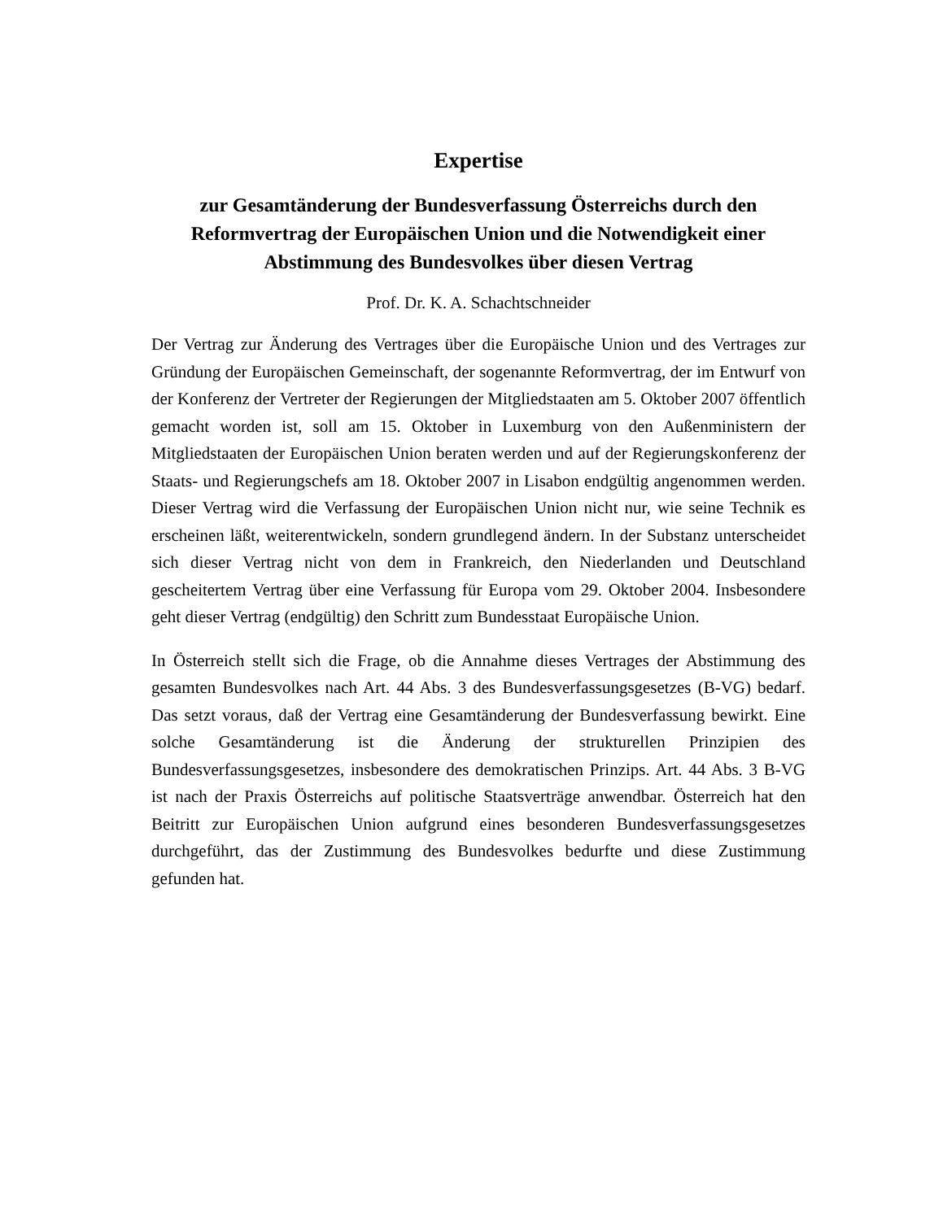Expertise
zur Gesamtänderung der Bundesverfassung Österreichs durch den Reformvertrag der Europäischen Union und die Notwendigkeit einer Abstimmung des Bundesvolkes über diesen Vertrag
Prof. Dr. K. A. Schachtschneider
Der Vertrag zur Änderung des Vertrages über die Europäische Union und des Vertrages zur Gründung der Europäischen Gemeinschaft, der sogenannte Reformvertrag, der im Entwurf von der Konferenz der Vertreter der Regierungen der Mitgliedstaaten am 5. Oktober 2007 öffentlich gemacht worden ist, soll am 15. Oktober in Luxemburg von den Außenministern der Mitgliedstaaten der Europäischen Union beraten werden und auf der Regierungskonferenz der Staats- und Regierungschefs am 18. Oktober 2007 in Lisabon endgültig angenommen werden. Dieser Vertrag wird die Verfassung der Europäischen Union nicht nur, wie seine Technik es erscheinen läßt, weiterentwickeln, sondern grundlegend ändern. In der Substanz unterscheidet sich dieser Vertrag nicht von dem in Frankreich, den Niederlanden und Deutschland gescheitertem Vertrag über eine Verfassung für Europa vom 29. Oktober 2004. Insbesondere geht dieser Vertrag (endgültig) den Schritt zum Bundesstaat Europäische Union.
In Österreich stellt sich die Frage, ob die Annahme dieses Vertrages der Abstimmung des gesamten Bundesvolkes nach Art. 44 Abs. 3 des Bundesverfassungsgesetzes (B-VG) bedarf. Das setzt voraus, daß der Vertrag eine Gesamtänderung der Bundesverfassung bewirkt. Eine solche Gesamtänderung ist die Änderung der strukturellen Prinzipien des Bundesverfassungsgesetzes, insbesondere des demokratischen Prinzips. Art. 44 Abs. 3 B-VG ist nach der Praxis Österreichs auf politische Staatsverträge anwendbar. Österreich hat den Beitritt zur Europäischen Union aufgrund eines besonderen Bundesverfassungsgesetzes durchgeführt, das der Zustimmung des Bundesvolkes bedurfte und diese Zustimmung gefunden hat.